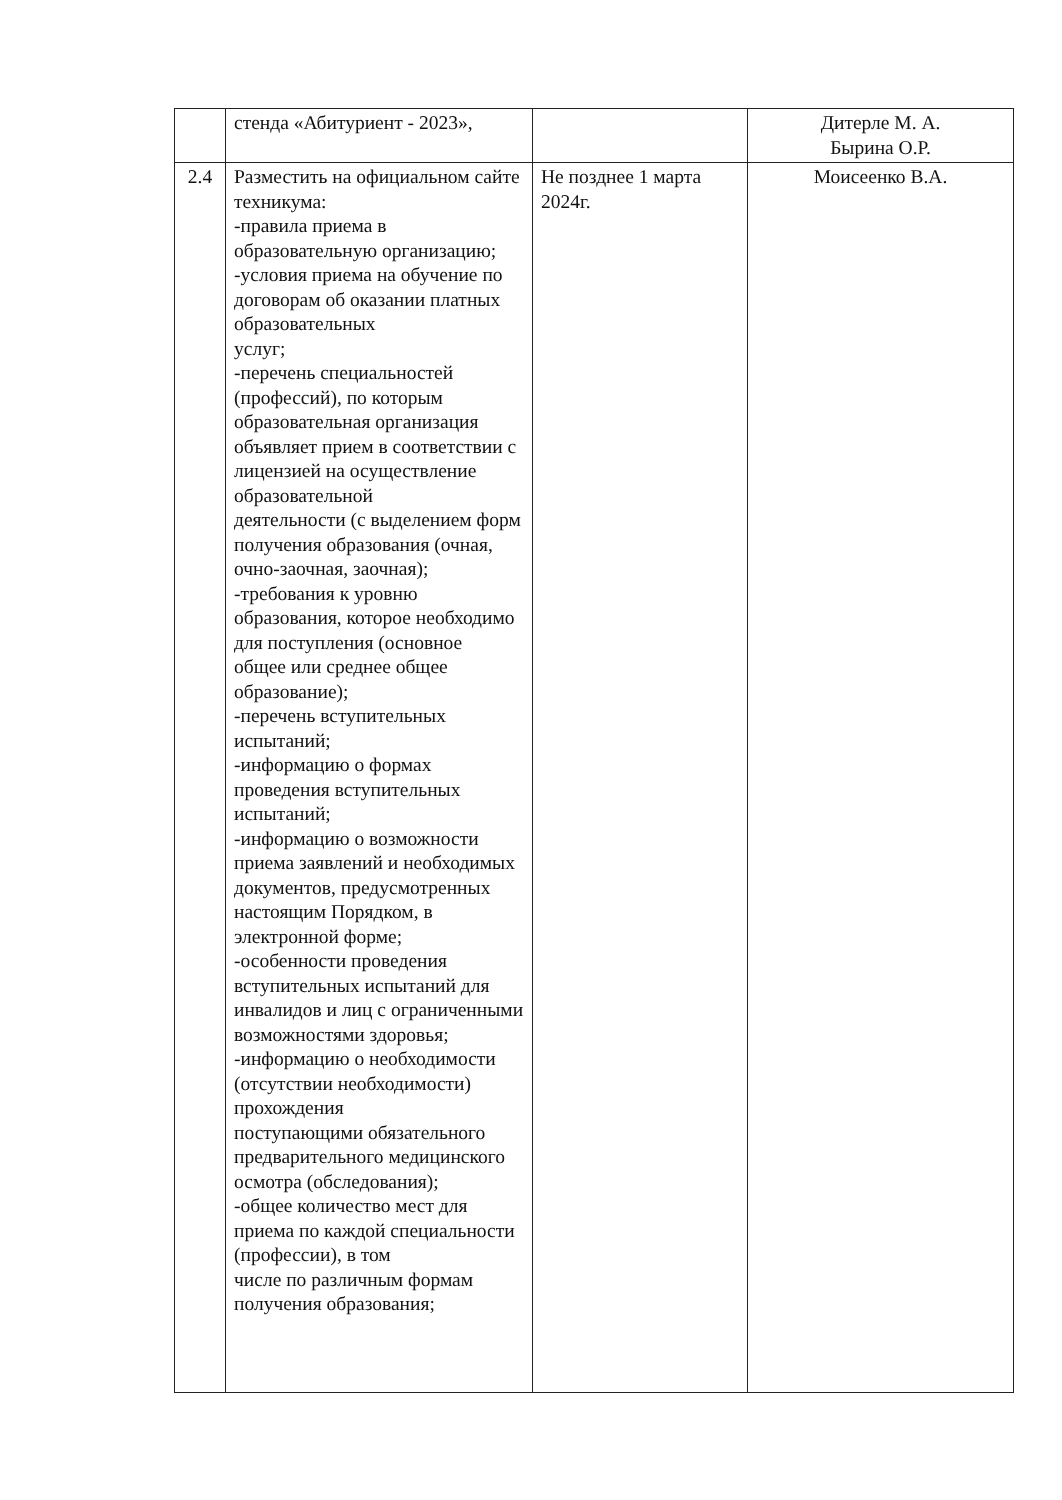| | стенда «Абитуриент - 2023», | | Дитерле М. А. Бырина О.Р. |
| 2.4 | Разместить на официальном сайте техникума: -правила приема в образовательную организацию; -условия приема на обучение по договорам об оказании платных образовательных услуг; -перечень специальностей (профессий), по которым образовательная организация объявляет прием в соответствии с лицензией на осуществление образовательной деятельности (с выделением форм получения образования (очная, очно-заочная, заочная); -требования к уровню образования, которое необходимо для поступления (основное общее или среднее общее образование); -перечень вступительных испытаний; -информацию о формах проведения вступительных испытаний; -информацию о возможности приема заявлений и необходимых документов, предусмотренных настоящим Порядком, в электронной форме; -особенности проведения вступительных испытаний для инвалидов и лиц с ограниченными возможностями здоровья; -информацию о необходимости (отсутствии необходимости) прохождения поступающими обязательного предварительного медицинского осмотра (обследования); -общее количество мест для приема по каждой специальности (профессии), в том числе по различным формам получения образования; | Не позднее 1 марта 2024г. | Моисеенко В.А. |